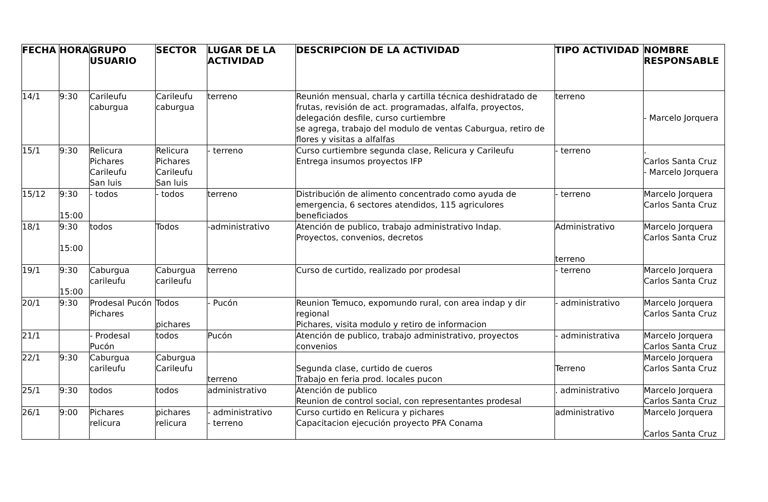| FECHA | HORA | GRUPO USUARIO | SECTOR | LUGAR DE LA ACTIVIDAD | DESCRIPCION DE LA ACTIVIDAD | TIPO ACTIVIDAD | NOMBRE RESPONSABLE |
| --- | --- | --- | --- | --- | --- | --- | --- |
| 14/1 | 9:30 | Carileufu caburgua | Carileufu caburgua | terreno | Reunión mensual, charla y cartilla técnica deshidratado de frutas, revisión de act. programadas, alfalfa, proyectos, delegación desfile, curso curtiembre se agrega, trabajo del modulo de ventas Caburgua, retiro de flores y visitas a alfalfas | terreno | - Marcelo Jorquera |
| 15/1 | 9:30 | Relicura Pichares Carileufu San luis | Relicura Pichares Carileufu San luis | - terreno | Curso curtiembre segunda clase, Relicura y Carileufu Entrega insumos proyectos IFP | - terreno | . Carlos Santa Cruz - Marcelo Jorquera |
| 15/12 | 9:30 15:00 | - todos | - todos | terreno | Distribución de alimento concentrado como ayuda de emergencia, 6 sectores atendidos, 115 agriculores beneficiados | - terreno | Marcelo Jorquera Carlos Santa Cruz |
| 18/1 | 9:30 15:00 | todos | Todos | -administrativo | Atención de publico, trabajo administrativo Indap. Proyectos, convenios, decretos | Administrativo terreno | Marcelo Jorquera Carlos Santa Cruz |
| 19/1 | 9:30 15:00 | Caburgua carileufu | Caburgua carileufu | terreno | Curso de curtido, realizado por prodesal | - terreno | Marcelo Jorquera Carlos Santa Cruz |
| 20/1 | 9:30 | Prodesal Pucón Pichares | Todos pichares | - Pucón | Reunion Temuco, expomundo rural, con area indap y dir regional Pichares, visita modulo y retiro de informacion | - administrativo | Marcelo Jorquera Carlos Santa Cruz |
| 21/1 | | - Prodesal Pucón | todos | Pucón | Atención de publico, trabajo administrativo, proyectos convenios | - administrativa | Marcelo Jorquera Carlos Santa Cruz |
| 22/1 | 9:30 | Caburgua carileufu | Caburgua Carileufu | terreno | Segunda clase, curtido de cueros Trabajo en feria prod. locales pucon | Terreno | Marcelo Jorquera Carlos Santa Cruz |
| 25/1 | 9:30 | todos | todos | administrativo | Atención de publico Reunion de control social, con representantes prodesal | . administrativo | Marcelo Jorquera Carlos Santa Cruz |
| 26/1 | 9:00 | Pichares relicura | pichares relicura | - administrativo - terreno | Curso curtido en Relicura y pichares Capacitacion ejecución proyecto PFA Conama | administrativo | Marcelo Jorquera Carlos Santa Cruz |